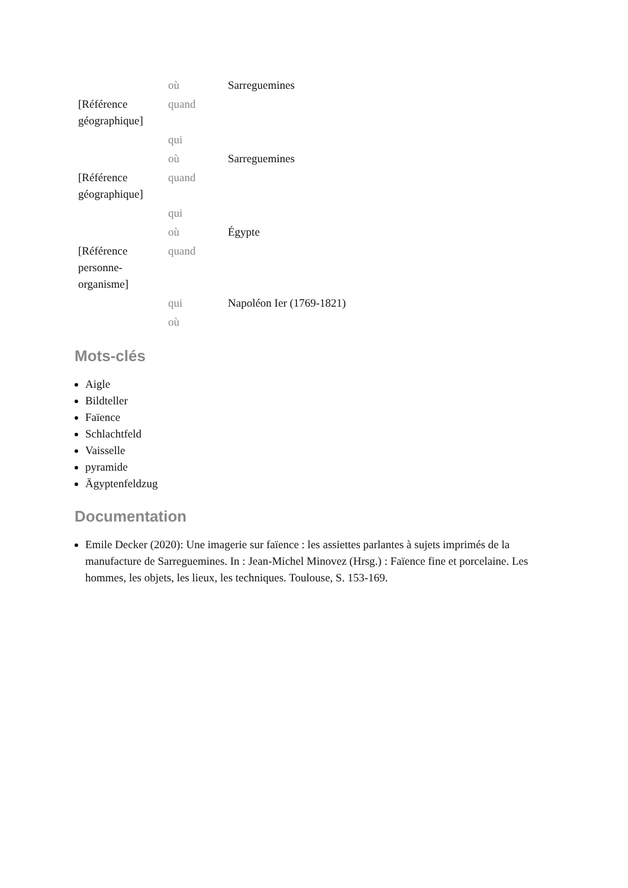| | où | Sarreguemines |
| [Référence géographique] | quand | |
| | qui | |
| | où | Sarreguemines |
| [Référence géographique] | quand | |
| | qui | |
| | où | Égypte |
| [Référence personne-organisme] | quand | |
| | qui | Napoléon Ier (1769-1821) |
| | où | |
Mots-clés
Aigle
Bildteller
Faïence
Schlachtfeld
Vaisselle
pyramide
Ägyptenfeldzug
Documentation
Emile Decker (2020): Une imagerie sur faïence : les assiettes parlantes à sujets imprimés de la manufacture de Sarreguemines. In : Jean-Michel Minovez (Hrsg.) : Faïence fine et porcelaine. Les hommes, les objets, les lieux, les techniques. Toulouse, S. 153-169.